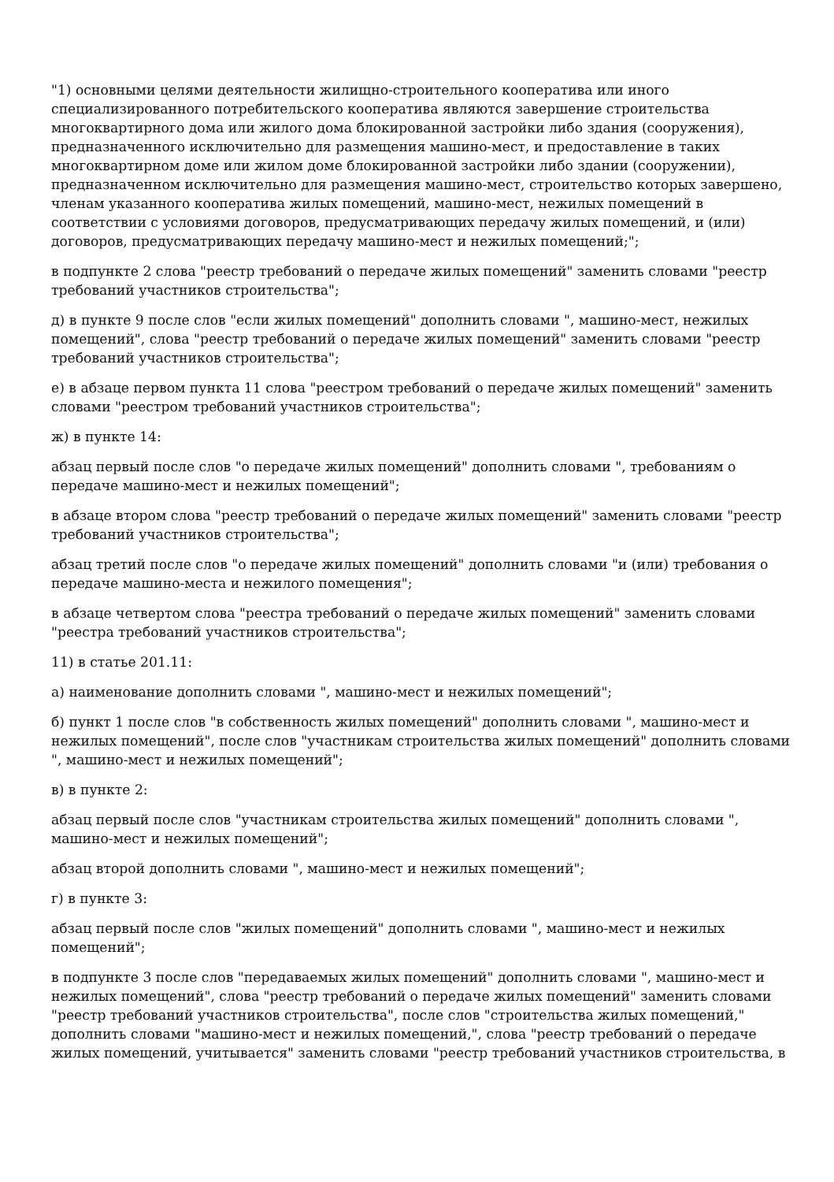"1) основными целями деятельности жилищно-строительного кооператива или иного специализированного потребительского кооператива являются завершение строительства многоквартирного дома или жилого дома блокированной застройки либо здания (сооружения), предназначенного исключительно для размещения машино-мест, и предоставление в таких многоквартирном доме или жилом доме блокированной застройки либо здании (сооружении), предназначенном исключительно для размещения машино-мест, строительство которых завершено, членам указанного кооператива жилых помещений, машино-мест, нежилых помещений в соответствии с условиями договоров, предусматривающих передачу жилых помещений, и (или) договоров, предусматривающих передачу машино-мест и нежилых помещений;";
в подпункте 2 слова "реестр требований о передаче жилых помещений" заменить словами "реестр требований участников строительства";
д) в пункте 9 после слов "если жилых помещений" дополнить словами ", машино-мест, нежилых помещений", слова "реестр требований о передаче жилых помещений" заменить словами "реестр требований участников строительства";
е) в абзаце первом пункта 11 слова "реестром требований о передаче жилых помещений" заменить словами "реестром требований участников строительства";
ж) в пункте 14:
абзац первый после слов "о передаче жилых помещений" дополнить словами ", требованиям о передаче машино-мест и нежилых помещений";
в абзаце втором слова "реестр требований о передаче жилых помещений" заменить словами "реестр требований участников строительства";
абзац третий после слов "о передаче жилых помещений" дополнить словами "и (или) требования о передаче машино-места и нежилого помещения";
в абзаце четвертом слова "реестра требований о передаче жилых помещений" заменить словами "реестра требований участников строительства";
11) в статье 201.11:
а) наименование дополнить словами ", машино-мест и нежилых помещений";
б) пункт 1 после слов "в собственность жилых помещений" дополнить словами ", машино-мест и нежилых помещений", после слов "участникам строительства жилых помещений" дополнить словами ", машино-мест и нежилых помещений";
в) в пункте 2:
абзац первый после слов "участникам строительства жилых помещений" дополнить словами ", машино-мест и нежилых помещений";
абзац второй дополнить словами ", машино-мест и нежилых помещений";
г) в пункте 3:
абзац первый после слов "жилых помещений" дополнить словами ", машино-мест и нежилых помещений";
в подпункте 3 после слов "передаваемых жилых помещений" дополнить словами ", машино-мест и нежилых помещений", слова "реестр требований о передаче жилых помещений" заменить словами "реестр требований участников строительства", после слов "строительства жилых помещений," дополнить словами "машино-мест и нежилых помещений,", слова "реестр требований о передаче жилых помещений, учитывается" заменить словами "реестр требований участников строительства, в